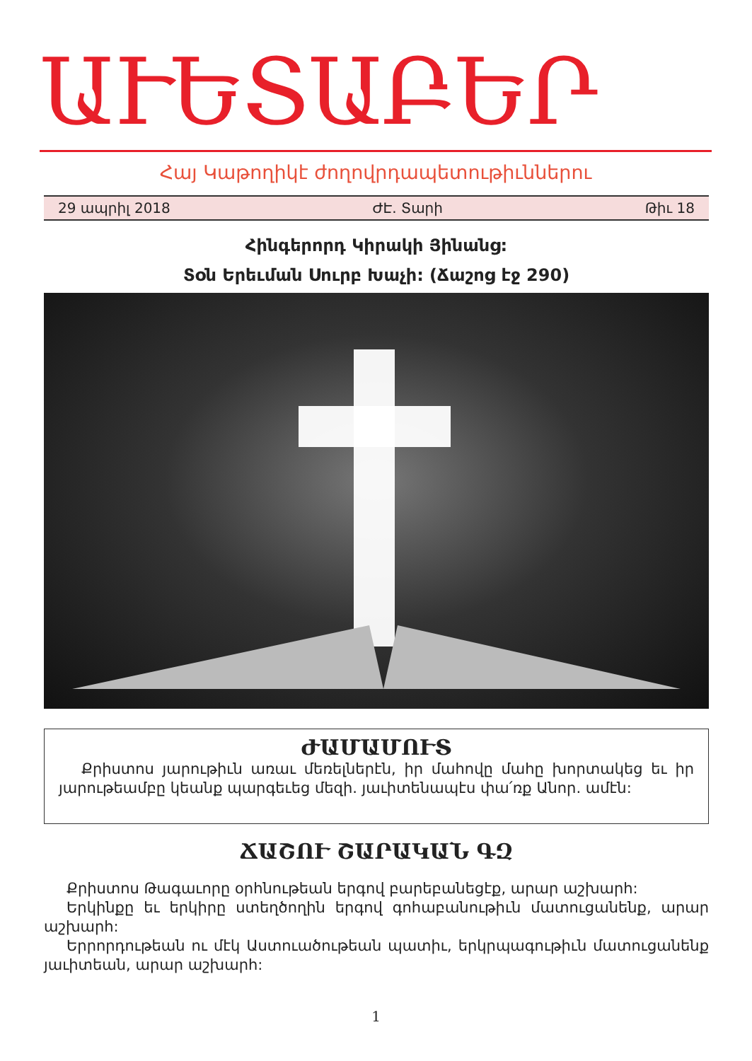ԱՒԵՏԱԲԵՐ
Հայ Կաթողիկէ ժողովրդապետութիւններու
29 ապրիլ 2018 ԺԷ. Տարի Թիւ 18
Հինգերորդ Կիրակի Յինանց:
Տօն Երեւման Սուրբ Խաչի: (Ճաշոց էջ 290)
ԺԱՄԱՄՈՒՏ
Քրիստոս յարութիւն առաւ մեռելներէն, իր մահովը մահը խորտակեց եւ իր յարութեամբը կեանք պարգեւեց մեզի. յաւիտենապէս փա՛ռք Անոր. ամէն:
ՃԱՇՈՒ ՇԱՐԱԿԱՆ ԳԶ
Քրիստոս Թագաւորը օրհնութեան երգով բարեբանեցէք, արար աշխարհ:
Երկինքը եւ երկիրը ստեղծողին երգով գոհաբանութիւն մատուցանենք, արար աշխարհ:
Երրորդութեան ու մէկ Աստուածութեան պատիւ, երկրպագութիւն մատուցանենք յաւիտեան, արար աշխարհ:
1